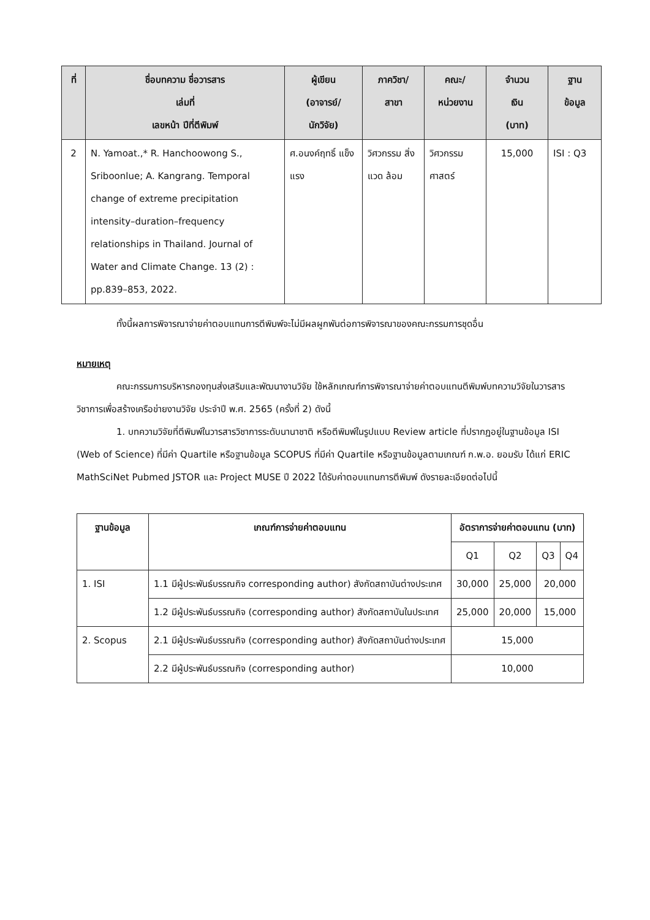| ที่ | ชื่อบทความ ชื่อวารสาร เล่มที่ เลขหน้า ปีที่ตีพิมพ์ | ผู้เขียน (อาจารย์/ นักวิจัย) | ภาควิชา/ สาขา | คณะ/ หน่วยงาน | จำนวน เงิน (บาท) | ฐาน ข้อมูล |
| --- | --- | --- | --- | --- | --- | --- |
| 2 | N. Yamoat.,* R. Hanchoowong S., Sriboonlue; A. Kangrang. Temporal change of extreme precipitation intensity–duration–frequency relationships in Thailand. Journal of Water and Climate Change. 13 (2) : pp.839–853, 2022. | ศ.อนงค์ฤทธิ์ แข็งแรง | วิศวกรรม สิ่งแวด ล้อม | วิศวกรรม ศาสตร์ | 15,000 | ISI : Q3 |
ทั้งนี้ผลการพิจารณาจ่ายค่าตอบแทนการตีพิมพ์จะไม่มีผลผูกพันต่อการพิจารณาของคณะกรรมการชุดอื่น
หมายเหตุ
คณะกรรมการบริหารกองทุนส่งเสริมและพัฒนางานวิจัย ใช้หลักเกณฑ์การพิจารณาจ่ายค่าตอบแทนตีพิมพ์บทความวิจัยในวารสารวิชาการเพื่อสร้างเครือข่ายงานวิจัย ประจำปี พ.ศ. 2565 (ครั้งที่ 2) ดังนี้
1. บทความวิจัยที่ตีพิมพ์ในวารสารวิชาการระดับนานาชาติ หรือตีพิมพ์ในรูปแบบ Review article ที่ปรากฏอยู่ในฐานข้อมูล ISI (Web of Science) ที่มีค่า Quartile หรือฐานข้อมูล SCOPUS ที่มีค่า Quartile หรือฐานข้อมูลตามเกณฑ์ ก.พ.อ. ยอมรับ ได้แก่ ERIC MathSciNet Pubmed JSTOR และ Project MUSE ปี 2022 ได้รับค่าตอบแทนการตีพิมพ์ ดังรายละเอียดต่อไปนี้
| ฐานข้อมูล | เกณฑ์การจ่ายค่าตอบแทน | อัตราการจ่ายค่าตอบแทน (บาท) | | | |
| --- | --- | --- | --- | --- | --- |
| | | Q1 | Q2 | Q3 | Q4 |
| 1. ISI | 1.1 มีผู้ประพันธ์บรรณกิจ corresponding author) สังกัดสถาบันต่างประเทศ | 30,000 | 25,000 | 20,000 | |
| | 1.2 มีผู้ประพันธ์บรรณกิจ (corresponding author) สังกัดสถาบันในประเทศ | 25,000 | 20,000 | 15,000 | |
| 2. Scopus | 2.1 มีผู้ประพันธ์บรรณกิจ (corresponding author) สังกัดสถาบันต่างประเทศ | 15,000 | | | |
| | 2.2 มีผู้ประพันธ์บรรณกิจ (corresponding author) | 10,000 | | | |